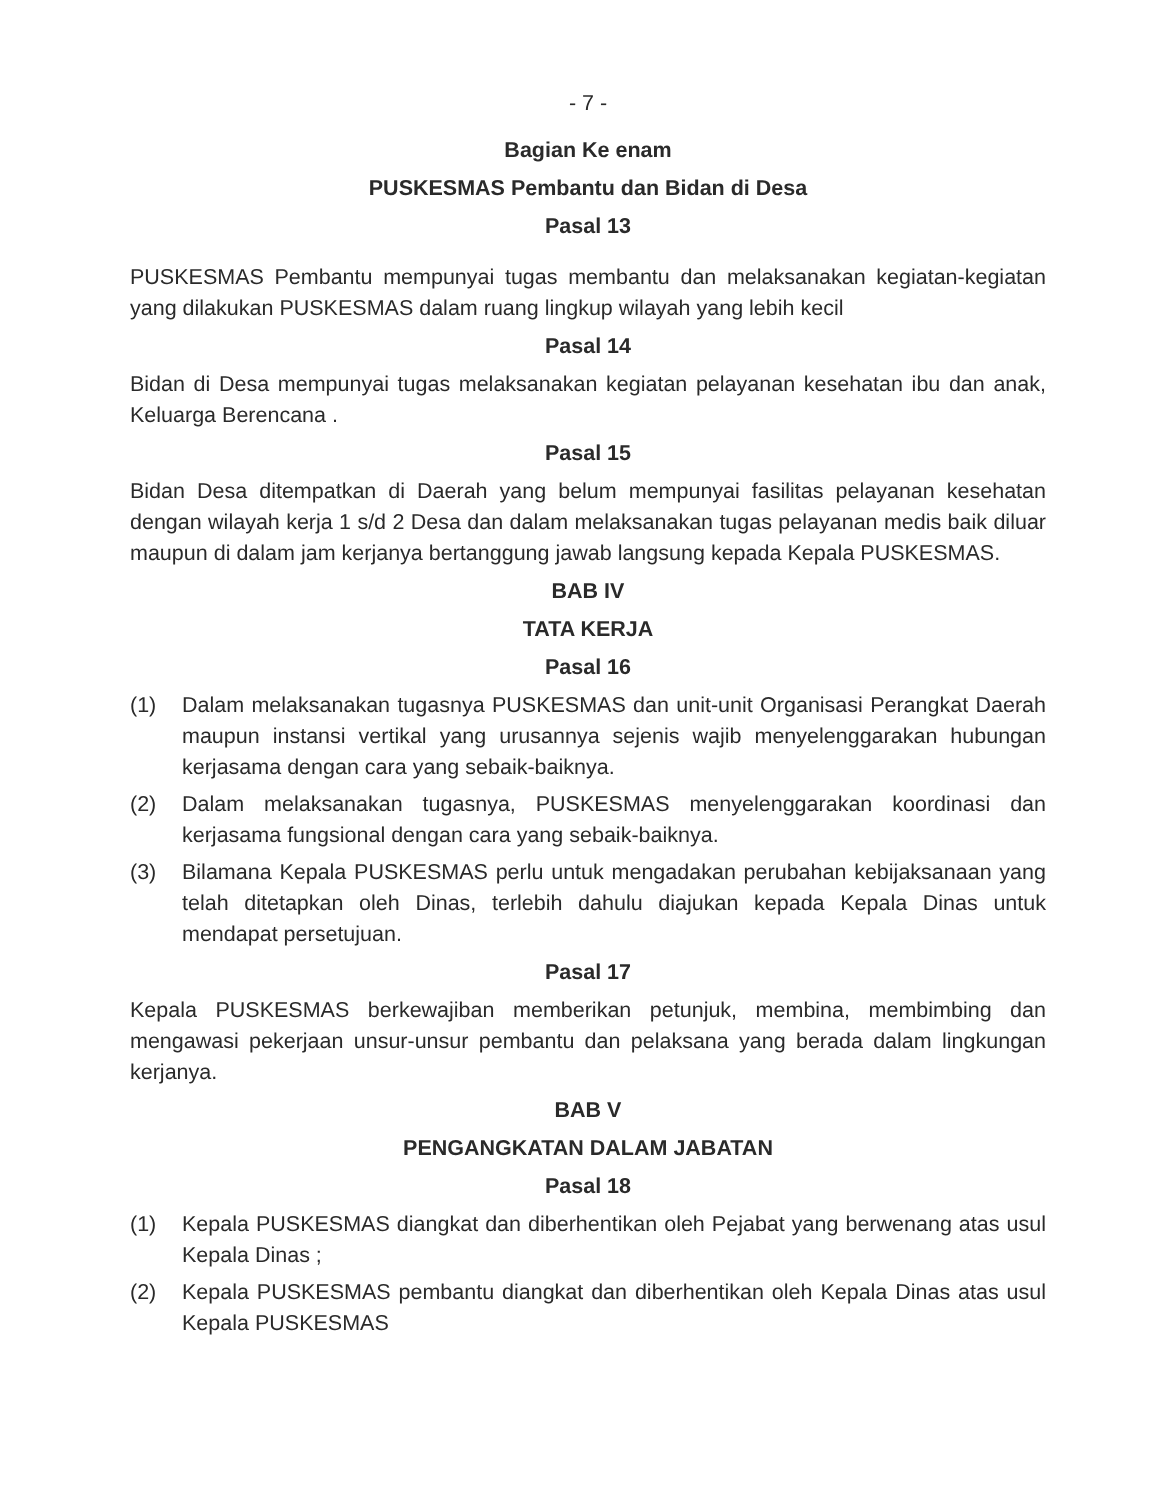- 7 -
Bagian Ke enam
PUSKESMAS Pembantu dan Bidan di Desa
Pasal 13
PUSKESMAS Pembantu mempunyai tugas membantu dan melaksanakan kegiatan-kegiatan yang dilakukan PUSKESMAS dalam ruang lingkup wilayah yang lebih kecil
Pasal 14
Bidan di Desa mempunyai tugas melaksanakan kegiatan pelayanan kesehatan ibu dan anak, Keluarga Berencana .
Pasal 15
Bidan Desa ditempatkan di Daerah yang belum mempunyai fasilitas pelayanan kesehatan dengan wilayah kerja 1 s/d 2 Desa dan dalam melaksanakan tugas pelayanan medis baik diluar maupun di dalam jam kerjanya bertanggung jawab langsung kepada Kepala PUSKESMAS.
BAB IV
TATA KERJA
Pasal 16
(1) Dalam melaksanakan tugasnya PUSKESMAS dan unit-unit Organisasi Perangkat Daerah maupun instansi vertikal yang urusannya sejenis wajib menyelenggarakan hubungan kerjasama dengan cara yang sebaik-baiknya.
(2) Dalam melaksanakan tugasnya, PUSKESMAS menyelenggarakan koordinasi dan kerjasama fungsional dengan cara yang sebaik-baiknya.
(3) Bilamana Kepala PUSKESMAS perlu untuk mengadakan perubahan kebijaksanaan yang telah ditetapkan oleh Dinas, terlebih dahulu diajukan kepada Kepala Dinas untuk mendapat persetujuan.
Pasal 17
Kepala PUSKESMAS berkewajiban memberikan petunjuk, membina, membimbing dan mengawasi pekerjaan unsur-unsur pembantu dan pelaksana yang berada dalam lingkungan kerjanya.
BAB V
PENGANGKATAN DALAM JABATAN
Pasal 18
(1) Kepala PUSKESMAS diangkat dan diberhentikan oleh Pejabat yang berwenang atas usul Kepala Dinas ;
(2) Kepala PUSKESMAS pembantu diangkat dan diberhentikan oleh Kepala Dinas atas usul Kepala PUSKESMAS